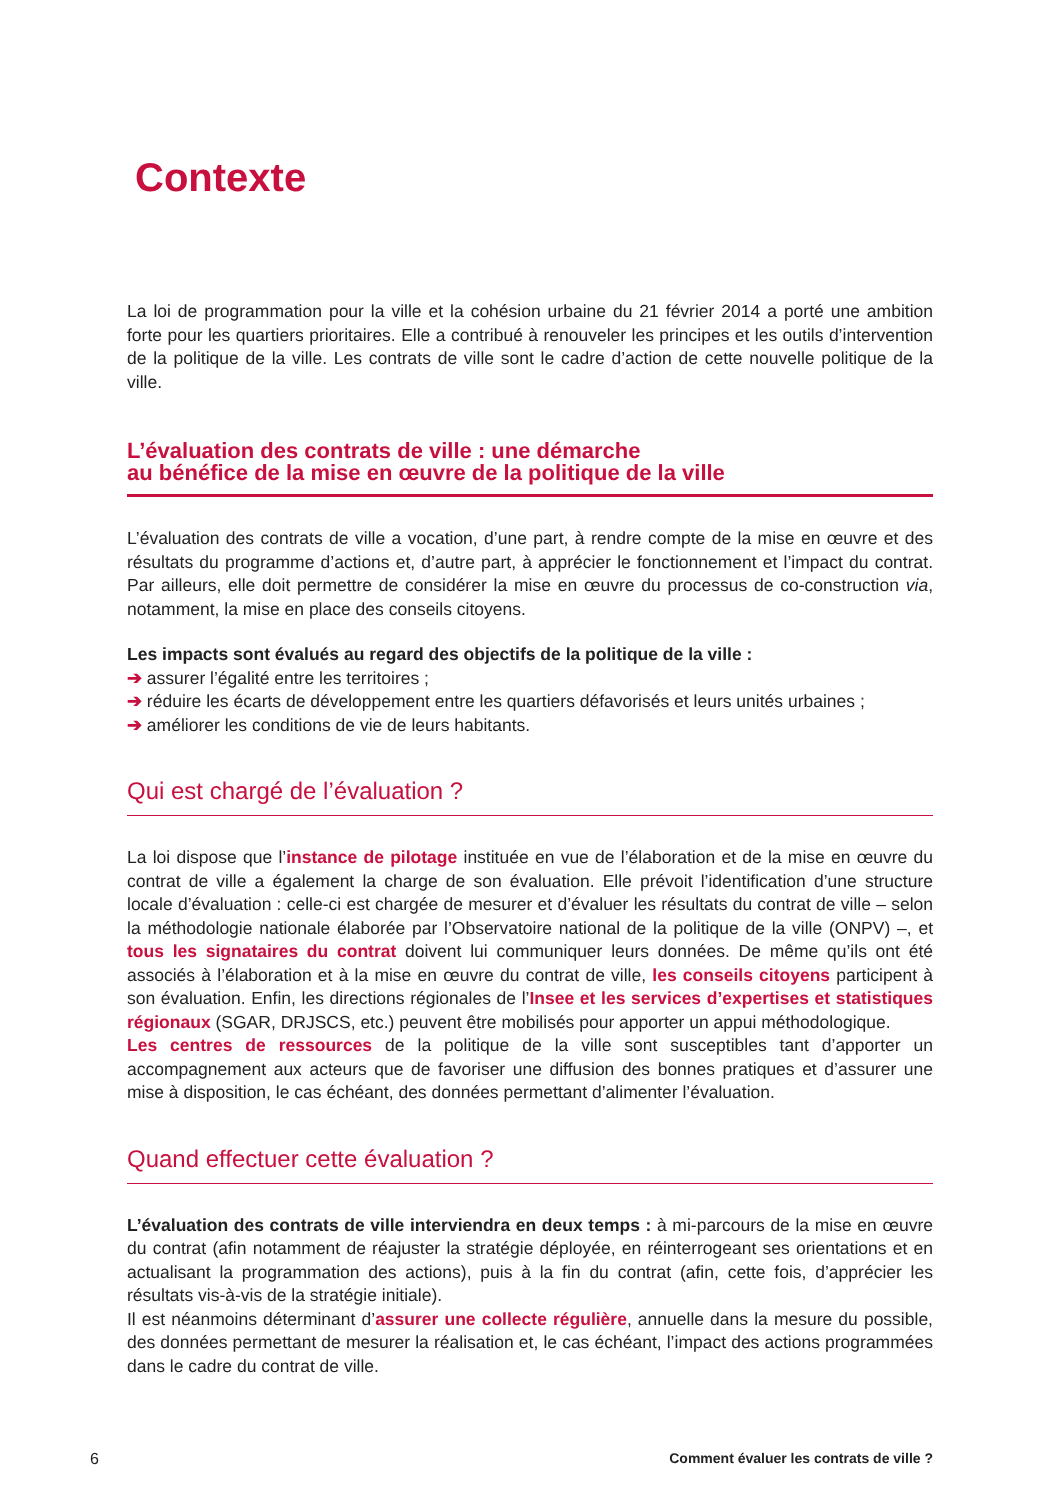Contexte
La loi de programmation pour la ville et la cohésion urbaine du 21 février 2014 a porté une ambition forte pour les quartiers prioritaires. Elle a contribué à renouveler les principes et les outils d’intervention de la politique de la ville. Les contrats de ville sont le cadre d’action de cette nouvelle politique de la ville.
L’évaluation des contrats de ville : une démarche
au bénéfice de la mise en œuvre de la politique de la ville
L’évaluation des contrats de ville a vocation, d’une part, à rendre compte de la mise en œuvre et des résultats du programme d’actions et, d’autre part, à apprécier le fonctionnement et l’impact du contrat. Par ailleurs, elle doit permettre de considérer la mise en œuvre du processus de co-construction via, notamment, la mise en place des conseils citoyens.
Les impacts sont évalués au regard des objectifs de la politique de la ville :
➔ assurer l’égalité entre les territoires ;
➔ réduire les écarts de développement entre les quartiers défavorisés et leurs unités urbaines ;
➔ améliorer les conditions de vie de leurs habitants.
Qui est chargé de l’évaluation ?
La loi dispose que l’instance de pilotage instituée en vue de l’élaboration et de la mise en œuvre du contrat de ville a également la charge de son évaluation. Elle prévoit l’identification d’une structure locale d’évaluation : celle-ci est chargée de mesurer et d’évaluer les résultats du contrat de ville – selon la méthodologie nationale élaborée par l’Observatoire national de la politique de la ville (ONPV) –, et tous les signataires du contrat doivent lui communiquer leurs données. De même qu’ils ont été associés à l’élaboration et à la mise en œuvre du contrat de ville, les conseils citoyens participent à son évaluation. Enfin, les directions régionales de l’Insee et les services d’expertises et statistiques régionaux (SGAR, DRJSCS, etc.) peuvent être mobilisés pour apporter un appui méthodologique.
Les centres de ressources de la politique de la ville sont susceptibles tant d’apporter un accompagnement aux acteurs que de favoriser une diffusion des bonnes pratiques et d’assurer une mise à disposition, le cas échéant, des données permettant d’alimenter l’évaluation.
Quand effectuer cette évaluation ?
L’évaluation des contrats de ville interviendra en deux temps : à mi-parcours de la mise en œuvre du contrat (afin notamment de réajuster la stratégie déployée, en réinterrogeant ses orientations et en actualisant la programmation des actions), puis à la fin du contrat (afin, cette fois, d’apprécier les résultats vis-à-vis de la stratégie initiale).
Il est néanmoins déterminant d’assurer une collecte régulière, annuelle dans la mesure du possible, des données permettant de mesurer la réalisation et, le cas échéant, l’impact des actions programmées dans le cadre du contrat de ville.
6 Comment évaluer les contrats de ville ?